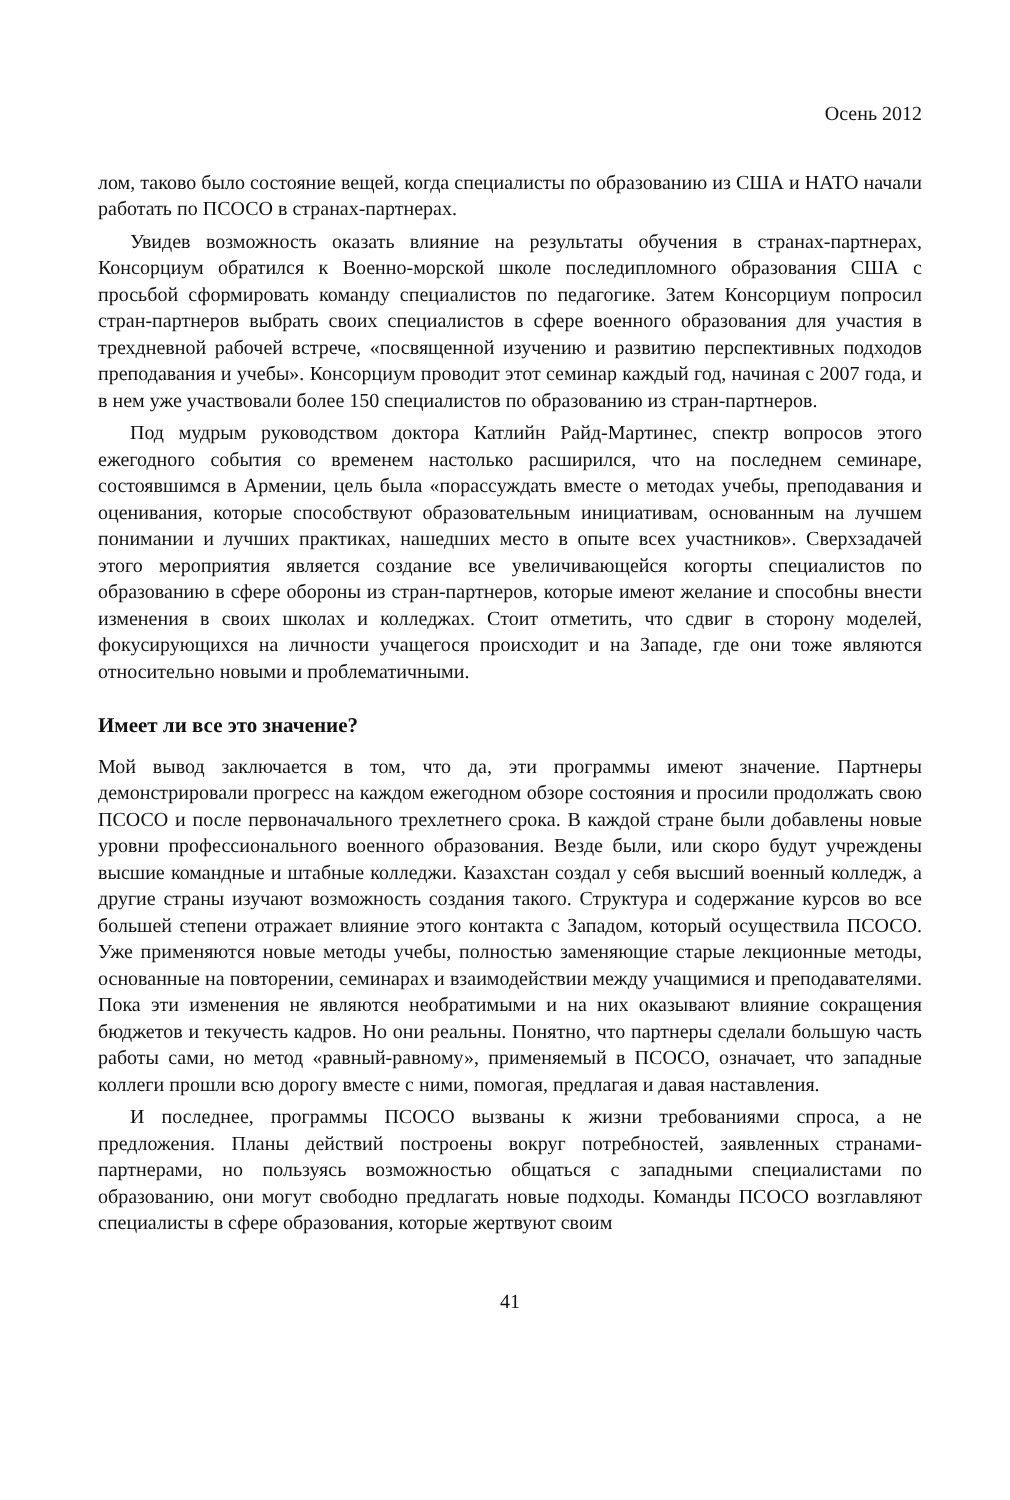Осень 2012
лом, таково было состояние вещей, когда специалисты по образованию из США и НАТО начали работать по ПСОСО в странах-партнерах.
Увидев возможность оказать влияние на результаты обучения в странах-партнерах, Консорциум обратился к Военно-морской школе последипломного образования США с просьбой сформировать команду специалистов по педагогике. Затем Консорциум попросил стран-партнеров выбрать своих специалистов в сфере военного образования для участия в трехдневной рабочей встрече, «посвященной изучению и развитию перспективных подходов преподавания и учебы». Консорциум проводит этот семинар каждый год, начиная с 2007 года, и в нем уже участвовали более 150 специалистов по образованию из стран-партнеров.
Под мудрым руководством доктора Катлийн Райд-Мартинес, спектр вопросов этого ежегодного события со временем настолько расширился, что на последнем семинаре, состоявшимся в Армении, цель была «порассуждать вместе о методах учебы, преподавания и оценивания, которые способствуют образовательным инициативам, основанным на лучшем понимании и лучших практиках, нашедших место в опыте всех участников». Сверхзадачей этого мероприятия является создание все увеличивающейся когорты специалистов по образованию в сфере обороны из стран-партнеров, которые имеют желание и способны внести изменения в своих школах и колледжах. Стоит отметить, что сдвиг в сторону моделей, фокусирующихся на личности учащегося происходит и на Западе, где они тоже являются относительно новыми и проблематичными.
Имеет ли все это значение?
Мой вывод заключается в том, что да, эти программы имеют значение. Партнеры демонстрировали прогресс на каждом ежегодном обзоре состояния и просили продолжать свою ПСОСО и после первоначального трехлетнего срока. В каждой стране были добавлены новые уровни профессионального военного образования. Везде были, или скоро будут учреждены высшие командные и штабные колледжи. Казахстан создал у себя высший военный колледж, а другие страны изучают возможность создания такого. Структура и содержание курсов во все большей степени отражает влияние этого контакта с Западом, который осуществила ПСОСО. Уже применяются новые методы учебы, полностью заменяющие старые лекционные методы, основанные на повторении, семинарах и взаимодействии между учащимися и преподавателями. Пока эти изменения не являются необратимыми и на них оказывают влияние сокращения бюджетов и текучесть кадров. Но они реальны. Понятно, что партнеры сделали большую часть работы сами, но метод «равный-равному», применяемый в ПСОСО, означает, что западные коллеги прошли всю дорогу вместе с ними, помогая, предлагая и давая наставления.
И последнее, программы ПСОСО вызваны к жизни требованиями спроса, а не предложения. Планы действий построены вокруг потребностей, заявленных странами-партнерами, но пользуясь возможностью общаться с западными специалистами по образованию, они могут свободно предлагать новые подходы. Команды ПСОСО возглавляют специалисты в сфере образования, которые жертвуют своим
41